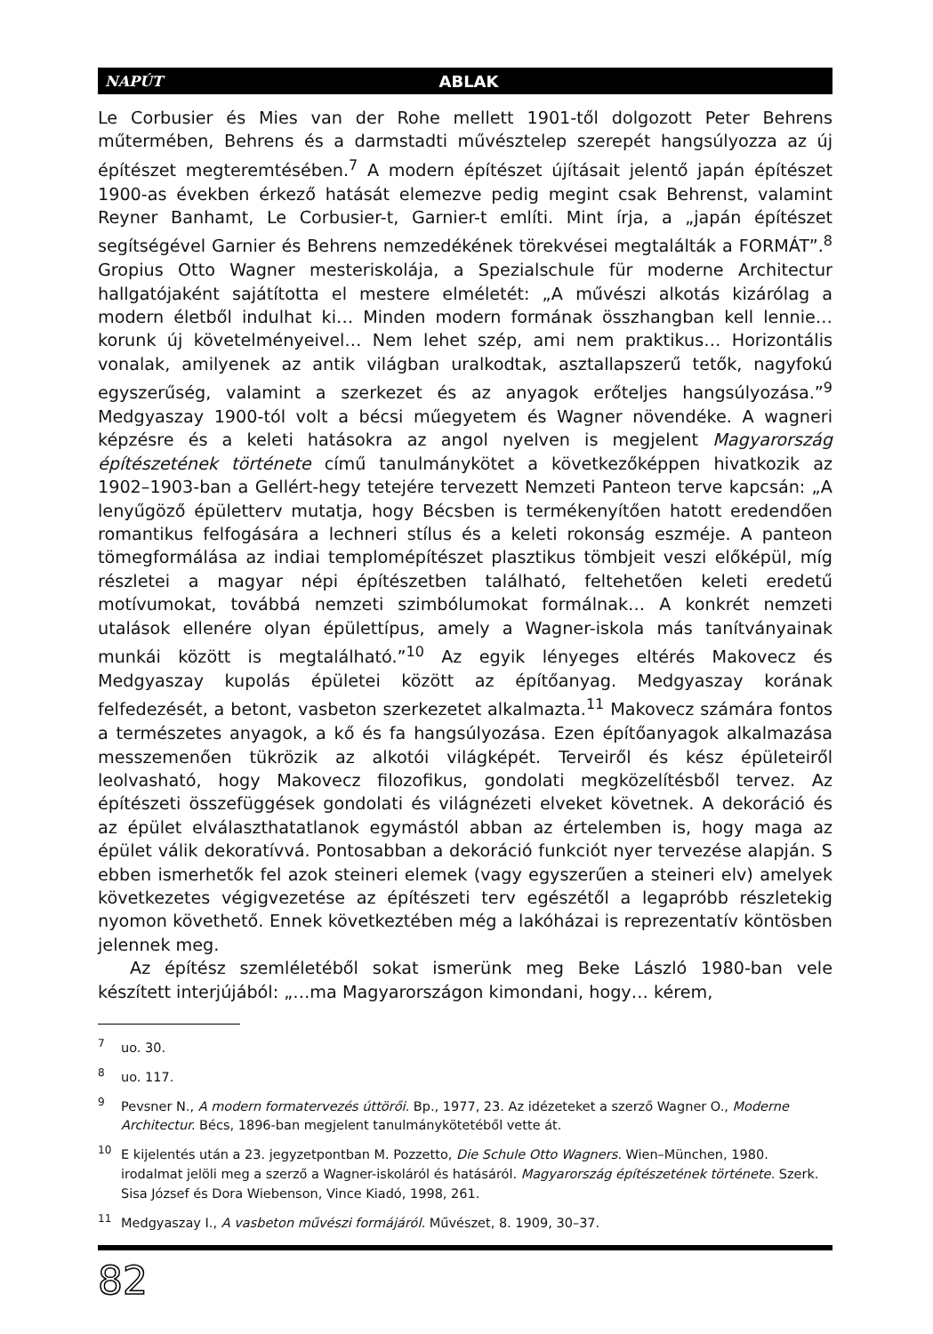NAPÚT ABLAK
Le Corbusier és Mies van der Rohe mellett 1901-től dolgozott Peter Behrens műtermében, Behrens és a darmstadti művésztelep szerepét hangsúlyozza az új építészet megteremtésében.<sup>7</sup> A modern építészet újításait jelentő japán építészet 1900-as években érkező hatását elemezve pedig megint csak Behrenst, valamint Reyner Banhamt, Le Corbusier-t, Garnier-t említi. Mint írja, a „japán építészet segítségével Garnier és Behrens nemzedékének törekvései megtalálták a FORMÁT”.<sup>8</sup> Gropius Otto Wagner mesteriskolája, a Spezialschule für moderne Architectur hallgatójaként sajátította el mestere elméletét: „A művészi alkotás kizárólag a modern életből indulhat ki… Minden modern formának összhangban kell lennie… korunk új követelményeivel… Nem lehet szép, ami nem praktikus… Horizontális vonalak, amilyenek az antik világban uralkodtak, asztallapszerű tetők, nagyfokú egyszerűség, valamint a szerkezet és az anyagok erőteljes hangsúlyozása.”<sup>9</sup> Medgyaszay 1900-tól volt a bécsi műegyetem és Wagner növendéke. A wagneri képzésre és a keleti hatásokra az angol nyelven is megjelent Magyarország építészetének története című tanulmánykötet a következőképpen hivatkozik az 1902–1903-ban a Gellért-hegy tetejére tervezett Nemzeti Panteon terve kapcsán: „A lenyűgöző épületterv mutatja, hogy Bécsben is termékenyítően hatott eredendően romantikus felfogására a lechneri stílus és a keleti rokonság eszméje. A panteon tömegformálása az indiai templomépítészet plasztikus tömbjeit veszi előképül, míg részletei a magyar népi építészetben található, feltehetően keleti eredetű motívumokat, továbbá nemzeti szimbólumokat formálnak… A konkrét nemzeti utalások ellenére olyan épülettípus, amely a Wagner-iskola más tanítványainak munkái között is megtalálható.”<sup>10</sup> Az egyik lényeges eltérés Makovecz és Medgyaszay kupolás épületei között az építőanyag. Medgyaszay korának felfedezését, a betont, vasbeton szerkezetet alkalmazta.<sup>11</sup> Makovecz számára fontos a természetes anyagok, a kő és fa hangsúlyozása. Ezen építőanyagok alkalmazása messzemenően tükrözik az alkotói világképét. Terveiről és kész épületeiről leolvasható, hogy Makovecz filozofikus, gondolati megközelítésből tervez. Az építészeti összefüggések gondolati és világnézeti elveket követnek. A dekoráció és az épület elválaszthatatlanok egymástól abban az értelemben is, hogy maga az épület válik dekoratívvá. Pontosabban a dekoráció funkciót nyer tervezése alapján. S ebben ismerhetők fel azok steineri elemek (vagy egyszerűen a steineri elv) amelyek következetes végigvezetése az építészeti terv egészétől a legapróbb részletekig nyomon követhető. Ennek következtében még a lakóházai is reprezentatív köntösben jelennek meg.
Az építész szemléletéből sokat ismerünk meg Beke László 1980-ban vele készített interjújából: „…ma Magyarországon kimondani, hogy… kérem,
<sup>7</sup> uo. 30.
<sup>8</sup> uo. 117.
<sup>9</sup> Pevsner N., A modern formatervezés úttörői. Bp., 1977, 23. Az idézeteket a szerző Wagner O., Moderne Architectur. Bécs, 1896-ban megjelent tanulmánykötetéből vette át.
<sup>10</sup> E kijelentés után a 23. jegyzetpontban M. Pozzetto, Die Schule Otto Wagners. Wien–München, 1980. irodalmat jelöli meg a szerző a Wagner-iskoláról és hatásáról. Magyarország építészetének története. Szerk. Sisa József és Dora Wiebenson, Vince Kiadó, 1998, 261.
<sup>11</sup> Medgyaszay I., A vasbeton művészi formájáról. Művészet, 8. 1909, 30–37.
82